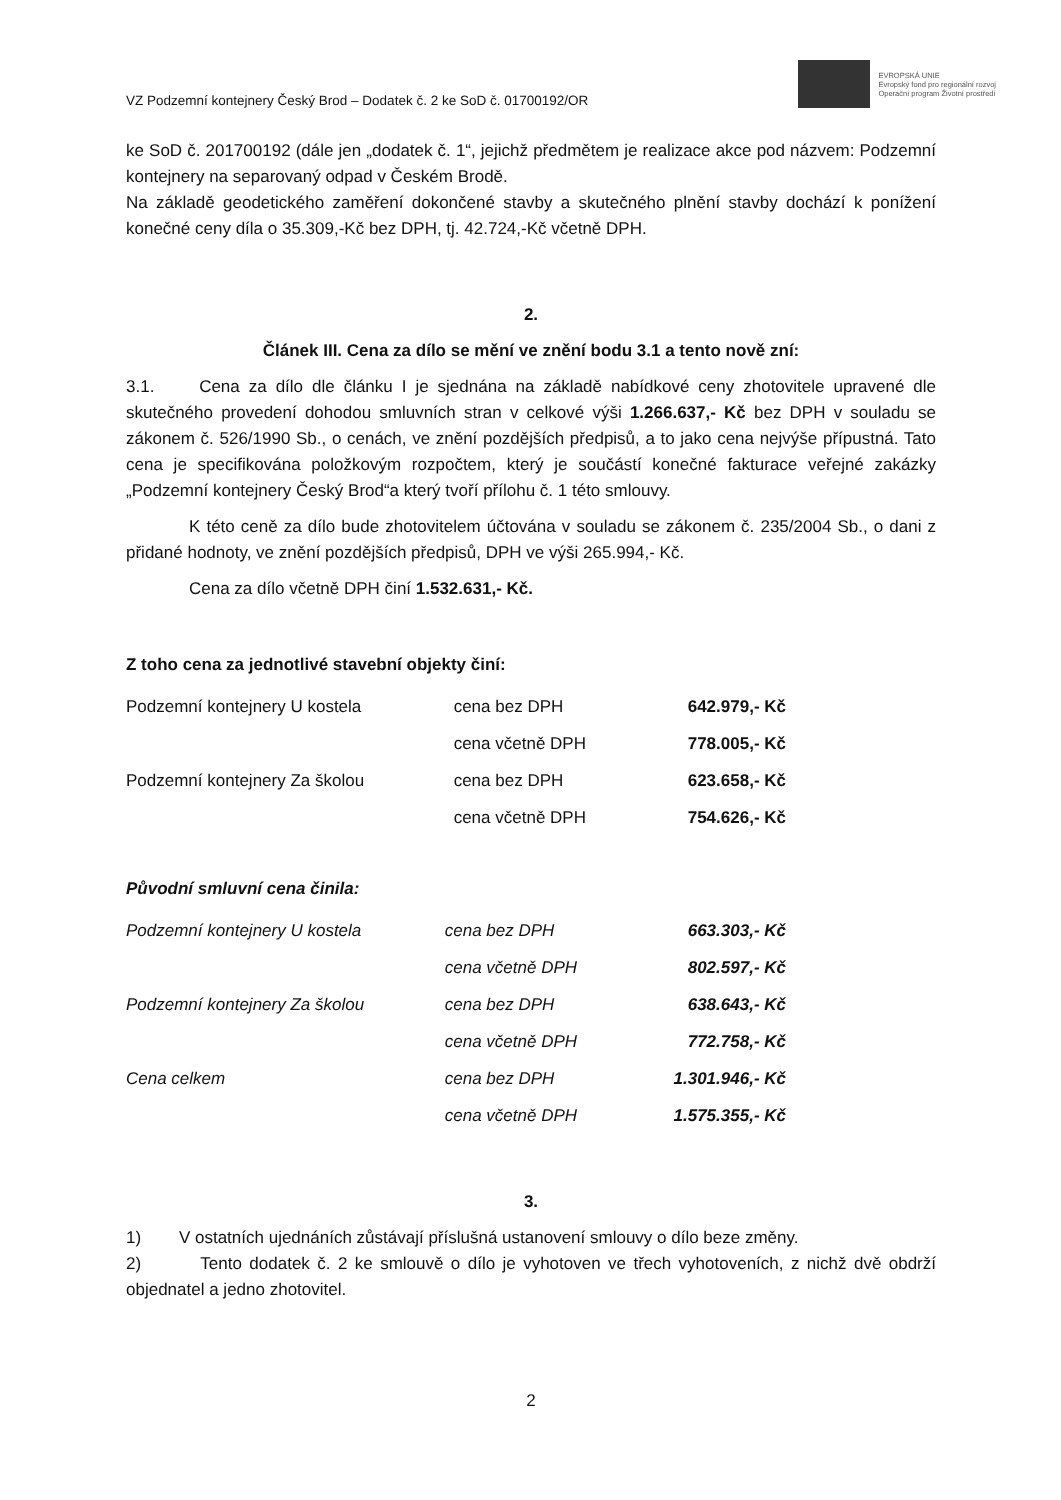VZ Podzemní kontejnery Český Brod – Dodatek č. 2 ke SoD č. 01700192/OR
EVROPSKÁ UNIE
Evropský fond pro regionální rozvoj
Operační program Životní prostředí
ke SoD č. 201700192 (dále jen „dodatek č. 1“, jejichž předmětem je realizace akce pod názvem: Podzemní kontejnery na separovaný odpad v Českém Brodě.
Na základě geodetického zaměření dokončené stavby a skutečného plnění stavby dochází k ponížení konečné ceny díla o 35.309,-Kč bez DPH, tj. 42.724,-Kč včetně DPH.
2.
Článek III. Cena za dílo se mění ve znění bodu 3.1 a tento nově zní:
3.1. Cena za dílo dle článku I je sjednána na základě nabídkové ceny zhotovitele upravené dle skutečného provedení dohodou smluvních stran v celkové výši 1.266.637,- Kč bez DPH v souladu se zákonem č. 526/1990 Sb., o cenách, ve znění pozdějších předpisů, a to jako cena nejvýše přípustná. Tato cena je specifikována položkovým rozpočtem, který je součástí konečné fakturace veřejné zakázky „Podzemní kontejnery Český Brod“a který tvoří přílohu č. 1 této smlouvy.
K této ceně za dílo bude zhotovitelem účtována v souladu se zákonem č. 235/2004 Sb., o dani z přidané hodnoty, ve znění pozdějších předpisů, DPH ve výši 265.994,- Kč.
Cena za dílo včetně DPH činí 1.532.631,- Kč.
Z toho cena za jednotlivé stavební objekty činí:
| Podzemní kontejnery U kostela | cena bez DPH | 642.979,- Kč |
| | cena včetně DPH | 778.005,- Kč |
| Podzemní kontejnery Za školou | cena bez DPH | 623.658,- Kč |
| | cena včetně DPH | 754.626,- Kč |
Původní smluvní cena činila:
| Podzemní kontejnery U kostela | cena bez DPH | 663.303,- Kč |
| | cena včetně DPH | 802.597,- Kč |
| Podzemní kontejnery Za školou | cena bez DPH | 638.643,- Kč |
| | cena včetně DPH | 772.758,- Kč |
| Cena celkem | cena bez DPH | 1.301.946,- Kč |
| | cena včetně DPH | 1.575.355,- Kč |
3.
1) V ostatních ujednáních zůstávají příslušná ustanovení smlouvy o dílo beze změny.
2) Tento dodatek č. 2 ke smlouvě o dílo je vyhotoven ve třech vyhotoveních, z nichž dvě obdrží objednatel a jedno zhotovitel.
2